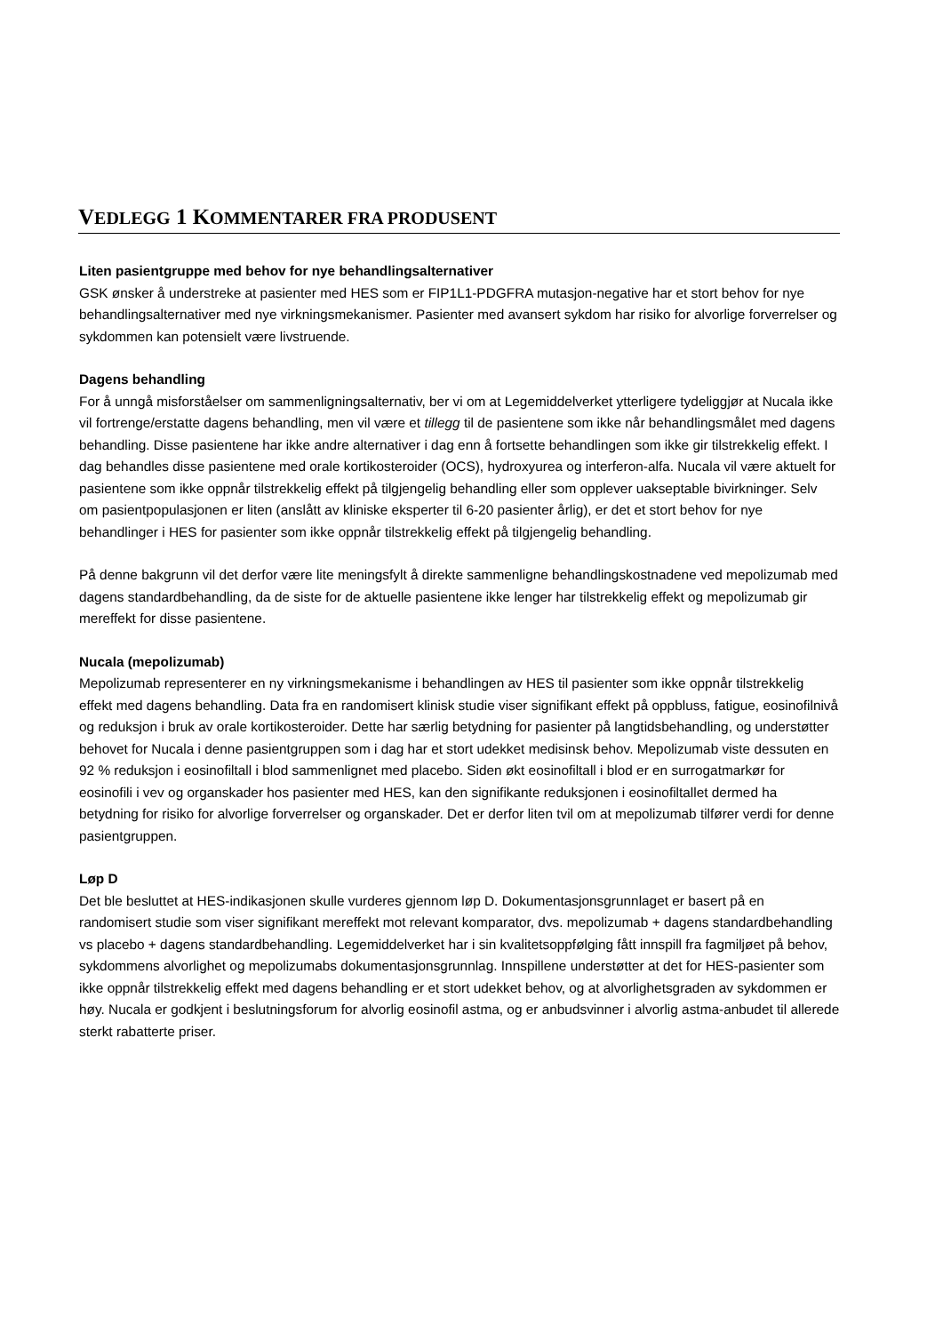VEDLEGG 1 KOMMENTARER FRA PRODUSENT
Liten pasientgruppe med behov for nye behandlingsalternativer
GSK ønsker å understreke at pasienter med HES som er FIP1L1-PDGFRA mutasjon-negative har et stort behov for nye behandlingsalternativer med nye virkningsmekanismer. Pasienter med avansert sykdom har risiko for alvorlige forverrelser og sykdommen kan potensielt være livstruende.
Dagens behandling
For å unngå misforståelser om sammenligningsalternativ, ber vi om at Legemiddelverket ytterligere tydeliggjør at Nucala ikke vil fortrenge/erstatte dagens behandling, men vil være et tillegg til de pasientene som ikke når behandlingsmålet med dagens behandling. Disse pasientene har ikke andre alternativer i dag enn å fortsette behandlingen som ikke gir tilstrekkelig effekt. I dag behandles disse pasientene med orale kortikosteroider (OCS), hydroxyurea og interferon-alfa. Nucala vil være aktuelt for pasientene som ikke oppnår tilstrekkelig effekt på tilgjengelig behandling eller som opplever uakseptable bivirkninger. Selv om pasientpopulasjonen er liten (anslått av kliniske eksperter til 6-20 pasienter årlig), er det et stort behov for nye behandlinger i HES for pasienter som ikke oppnår tilstrekkelig effekt på tilgjengelig behandling.
På denne bakgrunn vil det derfor være lite meningsfylt å direkte sammenligne behandlingskostnadene ved mepolizumab med dagens standardbehandling, da de siste for de aktuelle pasientene ikke lenger har tilstrekkelig effekt og mepolizumab gir mereffekt for disse pasientene.
Nucala (mepolizumab)
Mepolizumab representerer en ny virkningsmekanisme i behandlingen av HES til pasienter som ikke oppnår tilstrekkelig effekt med dagens behandling. Data fra en randomisert klinisk studie viser signifikant effekt på oppbluss, fatigue, eosinofilnivå og reduksjon i bruk av orale kortikosteroider. Dette har særlig betydning for pasienter på langtidsbehandling, og understøtter behovet for Nucala i denne pasientgruppen som i dag har et stort udekket medisinsk behov. Mepolizumab viste dessuten en 92 % reduksjon i eosinofiltall i blod sammenlignet med placebo. Siden økt eosinofiltall i blod er en surrogatmarkør for eosinofili i vev og organskader hos pasienter med HES, kan den signifikante reduksjonen i eosinofiltallet dermed ha betydning for risiko for alvorlige forverrelser og organskader. Det er derfor liten tvil om at mepolizumab tilfører verdi for denne pasientgruppen.
Løp D
Det ble besluttet at HES-indikasjonen skulle vurderes gjennom løp D. Dokumentasjonsgrunnlaget er basert på en randomisert studie som viser signifikant mereffekt mot relevant komparator, dvs. mepolizumab + dagens standardbehandling vs placebo + dagens standardbehandling. Legemiddelverket har i sin kvalitetsoppfølging fått innspill fra fagmiljøet på behov, sykdommens alvorlighet og mepolizumabs dokumentasjonsgrunnlag. Innspillene understøtter at det for HES-pasienter som ikke oppnår tilstrekkelig effekt med dagens behandling er et stort udekket behov, og at alvorlighetsgraden av sykdommen er høy. Nucala er godkjent i beslutningsforum for alvorlig eosinofil astma, og er anbudsvinner i alvorlig astma-anbudet til allerede sterkt rabatterte priser.